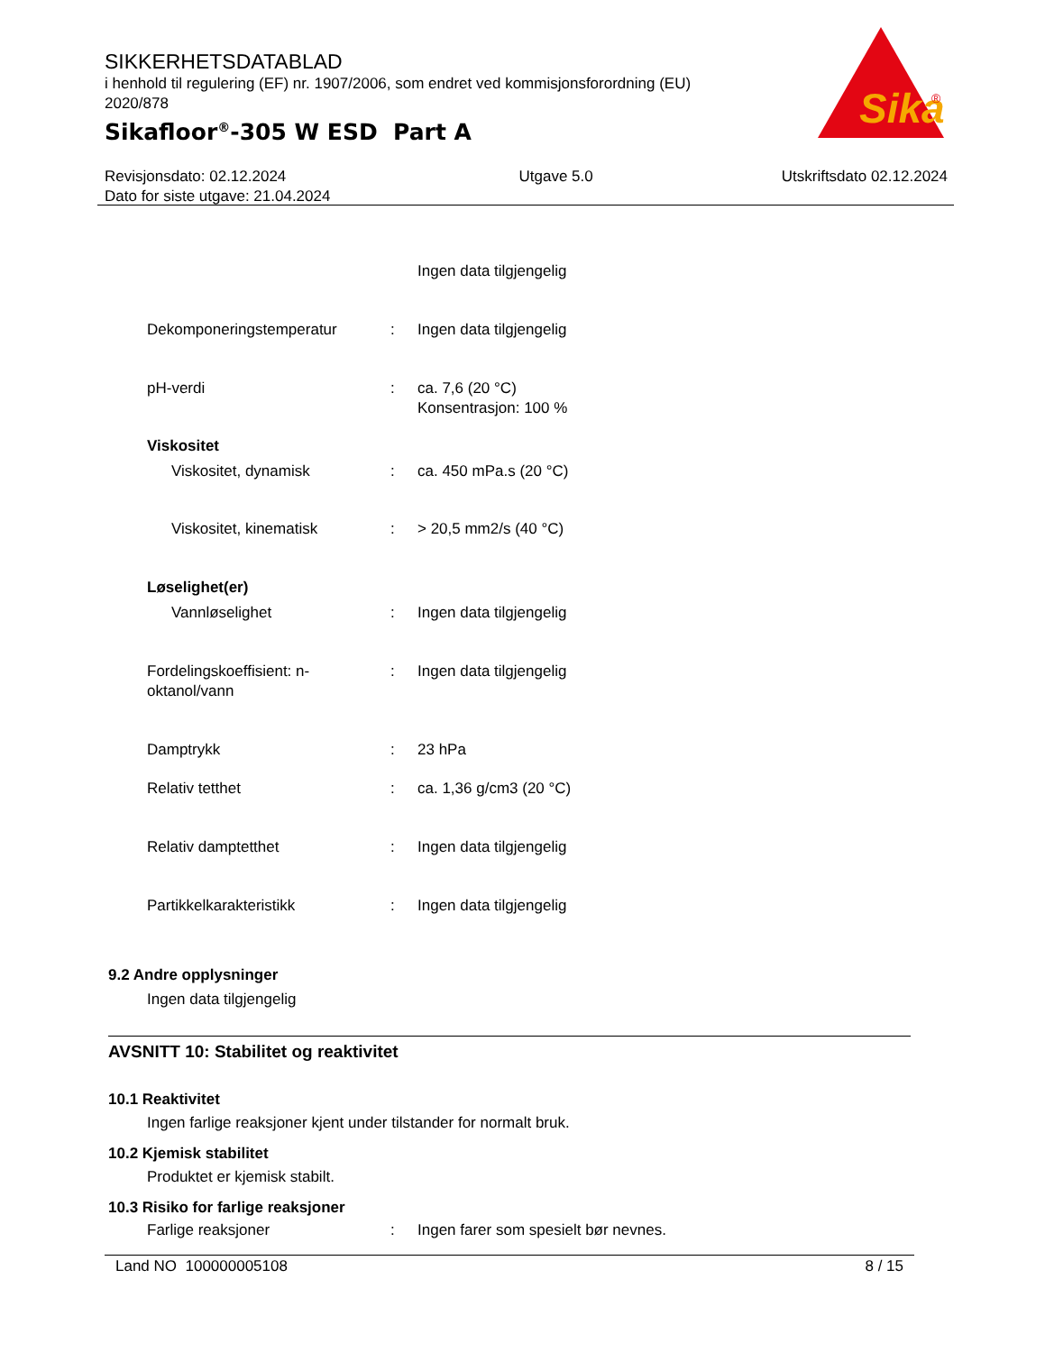SIKKERHETSDATABLAD
i henhold til regulering (EF) nr. 1907/2006, som endret ved kommisjonsforordning (EU) 2020/878
Sikafloor<sup>®</sup>-305 W ESD Part A
Sika
®
Revisjonsdato: 02.12.2024
Dato for siste utgave: 21.04.2024
Utgave 5.0 Utskriftsdato 02.12.2024
Ingen data tilgjengelig
Dekomponeringstemperatur : Ingen data tilgjengelig
pH-verdi : ca. 7,6 (20 °C)
Konsentrasjon: 100 %
Viskositet
Viskositet, dynamisk : ca. 450 mPa.s (20 °C)
Viskositet, kinematisk : > 20,5 mm2/s (40 °C)
Løselighet(er)
Vannløselighet : Ingen data tilgjengelig
Fordelingskoeffisient: n-oktanol/vann
: Ingen data tilgjengelig
Damptrykk : 23 hPa
Relativ tetthet : ca. 1,36 g/cm3 (20 °C)
Relativ damptetthet : Ingen data tilgjengelig
Partikkelkarakteristikk : Ingen data tilgjengelig
9.2 Andre opplysninger
Ingen data tilgjengelig
AVSNITT 10: Stabilitet og reaktivitet
10.1 Reaktivitet
Ingen farlige reaksjoner kjent under tilstander for normalt bruk.
10.2 Kjemisk stabilitet
Produktet er kjemisk stabilt.
10.3 Risiko for farlige reaksjoner
Farlige reaksjoner : Ingen farer som spesielt bør nevnes.
Land NO 100000005108 8 / 15